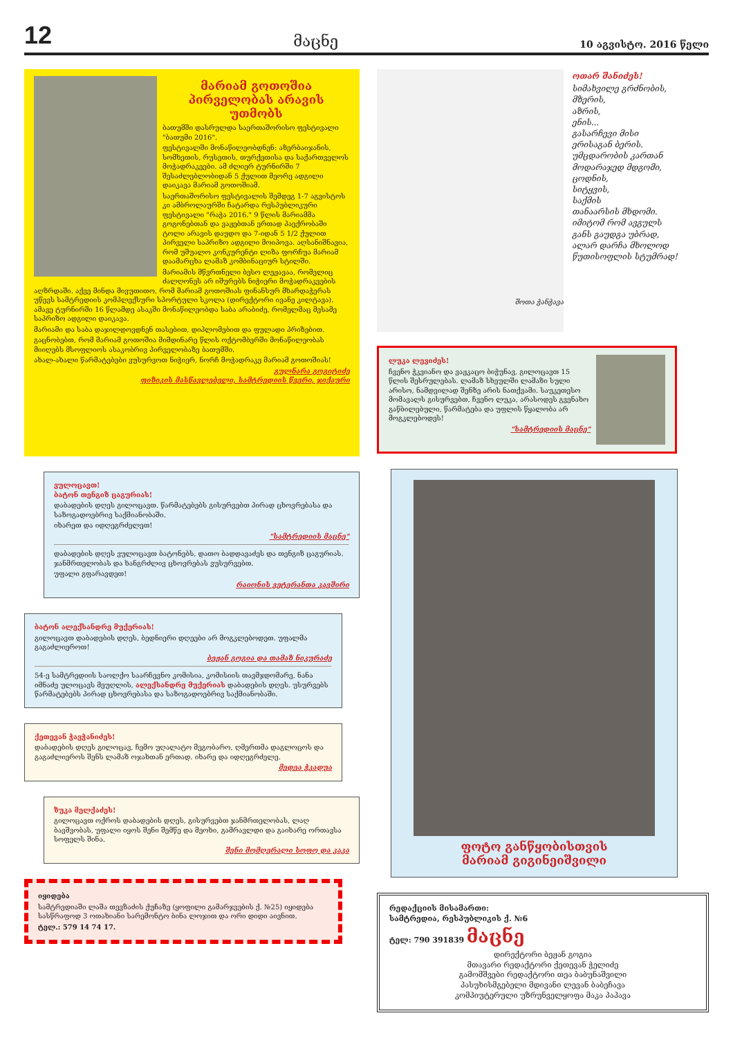12 მაცნე 10 აგვისტო. 2016 წელი
მარიამ გოთოშია პირველობას არავის უთმობს
ბათუმში დასრულდა საერთაშორისო ფესტივალი "ბათუმი 2016".
ფესტივალში მონაწილეობდნენ: აზერბაიჯანის, სომხეთის, რუსეთის, თურქეთისა და საქართველოს მოჭადრაკეები. ამ ძლიერ ტურნირში 7 შესაძლებლობიდან 5 ქულით მეორე ადგილი დაიკავა მარიამ გოთოშიამ.
საერთაშორისო ფესტივალის შემდეგ 1-7 აგვისტოს კი ამბროლაურში ჩატარდა რესპუბლიკური ფესტივალი "რაჭა 2016." 9 წლის მარიამმა გოგონებთან და ვაჟებთან ერთად პაექრობაში ტოლი არავის დაუდო და 7-იდან 5 1/2 ქულით პირველი საპრიზო ადგილი მოიპოვა. აღსანიშნავია, რომ უშუალო კონკურენტი ლიზა ფორჩუა მარიამ დაამარცხა ლამაზ კომბინაციურ სტილში.
მარიამის მწვრთნელი ბესო ლეჟავაა, რომელიც ძალღონეს არ იშურებს ნიჭიერი მოჭადრაკეების აღზრდაში. აქვე მინდა მივუთითო, რომ მარიამ გოთოშიას ფინანსურ მხარდაჭერას უწევს სამტრედიის კომპლექსური სპორტული სკოლა (დირექტორი ივანე კილტავა). ამავე ტურნირში 16 წლამდე ასაკში მონაწილეობდა საბა არაბიძე, რომელმაც მესამე საპრიზო ადგილი დაიკავა.
მარიამი და საბა დაჯილდოვდნენ თასებით, დიპლომებით და ფულადი პრიზებით.
გაცნობებთ, რომ მარიამ გოთოშია მიმდინარე წლის ოქტომბერში მონაწილეობას მიიღებს მსოფლიოს ასაკობრივ პირველობაზე ბათუმში.
ახალ-ახალი წარმატებები ვუსურვოთ ნიჭიერ, ნორჩ მოჭადრაკე მარიამ გოთოშიას!
გულნარა გოგიტიძე
ფიზიკის მასწავლებელი, სამტრედიის წვერი, ჯიქაური
ვულოცავთ!
ბატონ თენგიზ ცაგურიას!
დაბადების დღეს გილოცავთ. წარმატებებს გისურვებთ პირად ცხოვრებასა და საზოგადოებრივ საქმიანობაში.
იხარეთ და იდღეგრძელეთ!
"სამტრედიის მაცნე"
დაბადების დღეს ვულოცავთ ბატონებს, დათო ბადდავაძეს და თენგიზ ცაგურიას. ჯანმრთელობას და ხანგრძლივ ცხოვრებას ვუსურვებთ.
უფალი გფარავდეთ!
რაიონის ვეტერანთა კავშირი
ბატონ ალექსანდრე მუქერიას!
გილოცავთ დაბადების დღეს, ბედნიერი დღეები არ მოგკლებოდეთ. უფალმა გაგაძლიეროთ!
ბეჟან გოგია და თამაზ ნიკურაძე
54-ე სამტრედიის საოლქო საარჩევნო კომისია, კომისიის თავმჯდომარე, ნანა იმნაძე ულოცავს მეუღლის, ალექსანდრე მუქერიას დაბადების დღეს. უსურვებს წარმატებებს პირად ცხოვრებასა და საზოგადოებრივ საქმიანობაში.
ქეთევან ჭავჭანიძეს!
დაბადების დღეს გილოცავ, ჩემო უღალატო მეგობარო, ღმერთმა დაგლოცოს და გაგაძლიეროს შენს ლამაზ ოჯახთან ერთად. იხარე და იდღეგრძელე.
მედეა ჭკადუა
ზუკა მელქაძეს!
გილოცავთ ოქროს დაბადების დღეს, გისურვებთ ჯანმრთელობას, ლაღ ბავშვობას, უფალი იყოს შენი შემწე და მეოხი, გამრავლდი და გაიხარე ორთავსა სოფელს შინა.
შენი მომღერალი სოფო და კაკა
იყიდება
სამტრედიაში ლაშა თევზაძის ქუჩაზე (ყოფილი გამარჯვების ქ. №25) იყიდება სასწრაფოდ 3 ოთახიანი სარემონტო ბინა ლოჯით და ორი დიდი აივნით.
ტელ.: 579 14 74 17.
შოთა ჭანჭავა
ოთარ შანიძეს!
სიმახვილე გრძნობის,
მზერის,
აზრის,
ენის...
გასარჩევი მისი
ერისაგან ბერის.
უმცდარობის კართან
მოდარაჯედ მდგომი,
ცოდნის,
სიტყვის,
საქმის
თანაარსის მხდომი.
იმიტომ რომ ავგულს
განს გაუდგა უბრად,
ალარ დარჩა მხოლოდ
წუთისოფლის სტუმრად!
ლუკა ლევიძეს!
ჩვენო ჭკვიანო და ვაჟკაცო ბიჭუნავ, გილოცავთ 15 წლის შესრულებას. ლამაზ სხეულში ლამაზი სული არისო, ნამდვილად შენზე არის ნათქვამი. საუკეთესო მომავალს გისურვებთ, ჩვენო ლუკა, არასოდეს გვენახო გაწბილებული, წარმატება და უფლის წყალობა არ მოგკლებოდეს!
"სამტრედიის მაცნე"
ფოტო განწყობისთვის
მარიამ გიგინეიშვილი
რედაქციის მისამართი:
სამტრედია, რესპუბლიკის ქ. №6
ტელ: 790 391839 მაცნე
დირექტორი ბეჟან გოგია
მთავარი რედაქტორი ქეთევან ჭელიძე
გამომშვები რედაქტორი თეა ბაბუნაშვილი
პასუხისმგებელი მდივანი ლევან ბაბეჩავა
კომპიუტერული უზრუნველყოფა მაკა პაპავა